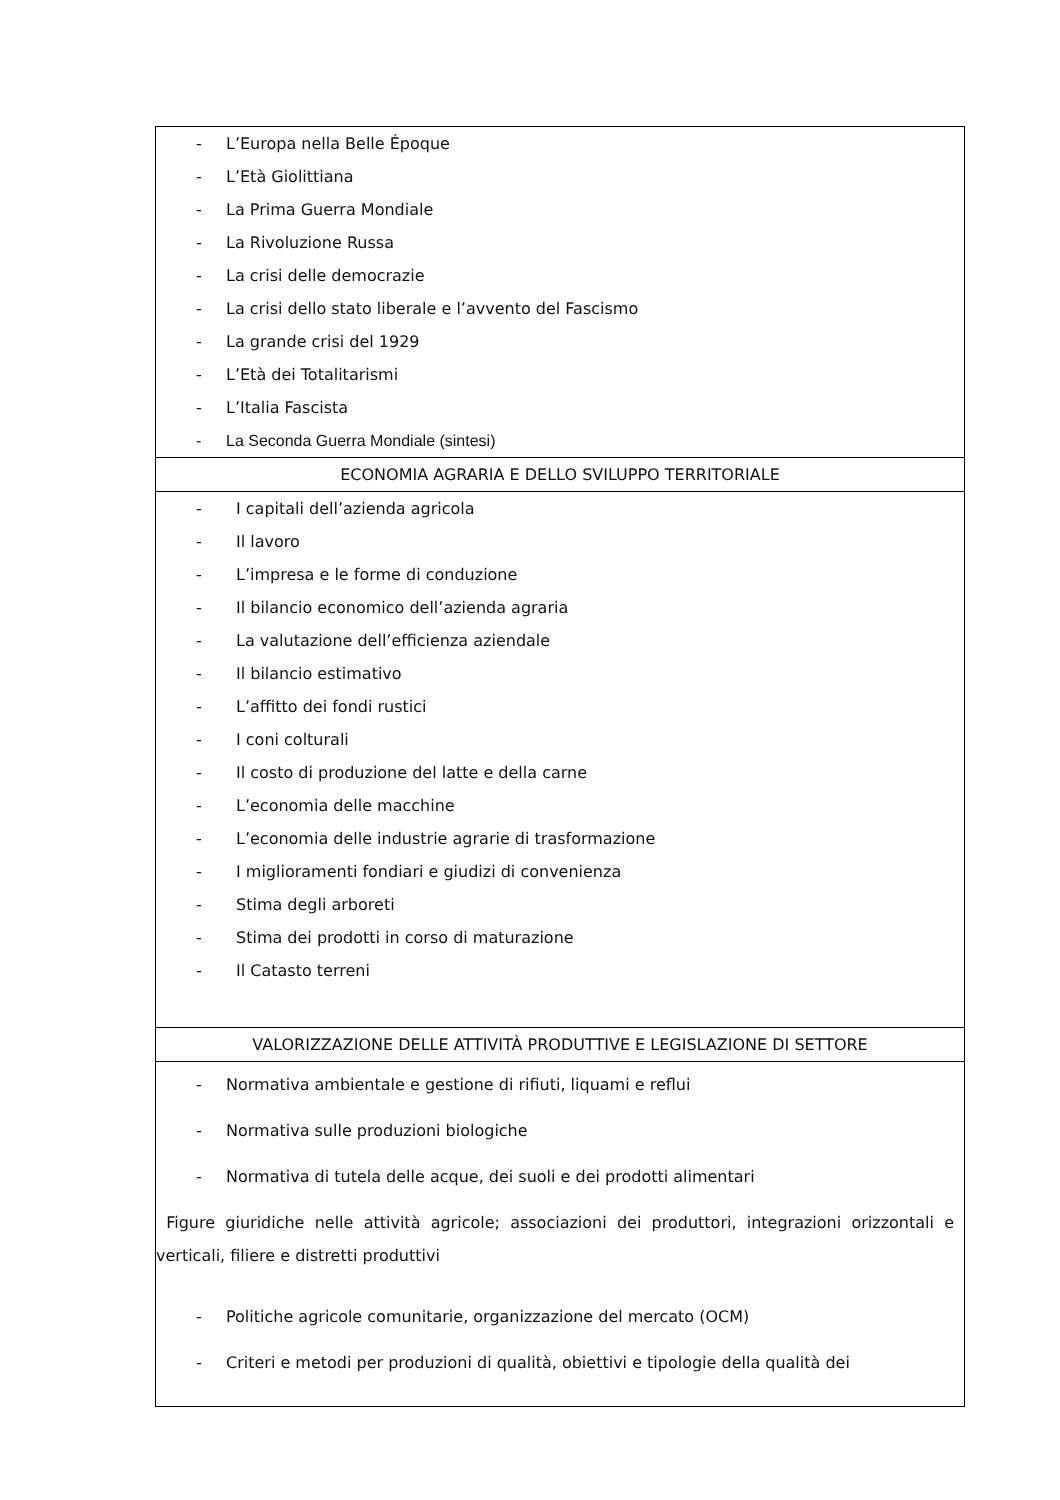| - L’Europa nella Belle Époque - L’Età Giolittiana - La Prima Guerra Mondiale - La Rivoluzione Russa - La crisi delle democrazie - La crisi dello stato liberale e l’avvento del Fascismo - La grande crisi del 1929 - L’Età dei Totalitarismi - L’Italia Fascista - La Seconda Guerra Mondiale (sintesi) |
| ECONOMIA AGRARIA E DELLO SVILUPPO TERRITORIALE |
| - I capitali dell’azienda agricola - Il lavoro - L’impresa e le forme di conduzione - Il bilancio economico dell’azienda agraria - La valutazione dell’efficienza aziendale - Il bilancio estimativo - L’affitto dei fondi rustici - I coni colturali - Il costo di produzione del latte e della carne - L’economia delle macchine - L’economia delle industrie agrarie di trasformazione - I miglioramenti fondiari e giudizi di convenienza - Stima degli arboreti - Stima dei prodotti in corso di maturazione - Il Catasto terreni |
| VALORIZZAZIONE DELLE ATTIVITÀ PRODUTTIVE E LEGISLAZIONE DI SETTORE |
| - Normativa ambientale e gestione di rifiuti, liquami e reflui - Normativa sulle produzioni biologiche - Normativa di tutela delle acque, dei suoli e dei prodotti alimentari Figure giuridiche nelle attività agricole; associazioni dei produttori, integrazioni orizzontali e verticali, filiere e distretti produttivi - Politiche agricole comunitarie, organizzazione del mercato (OCM) - Criteri e metodi per produzioni di qualità, obiettivi e tipologie della qualità dei |